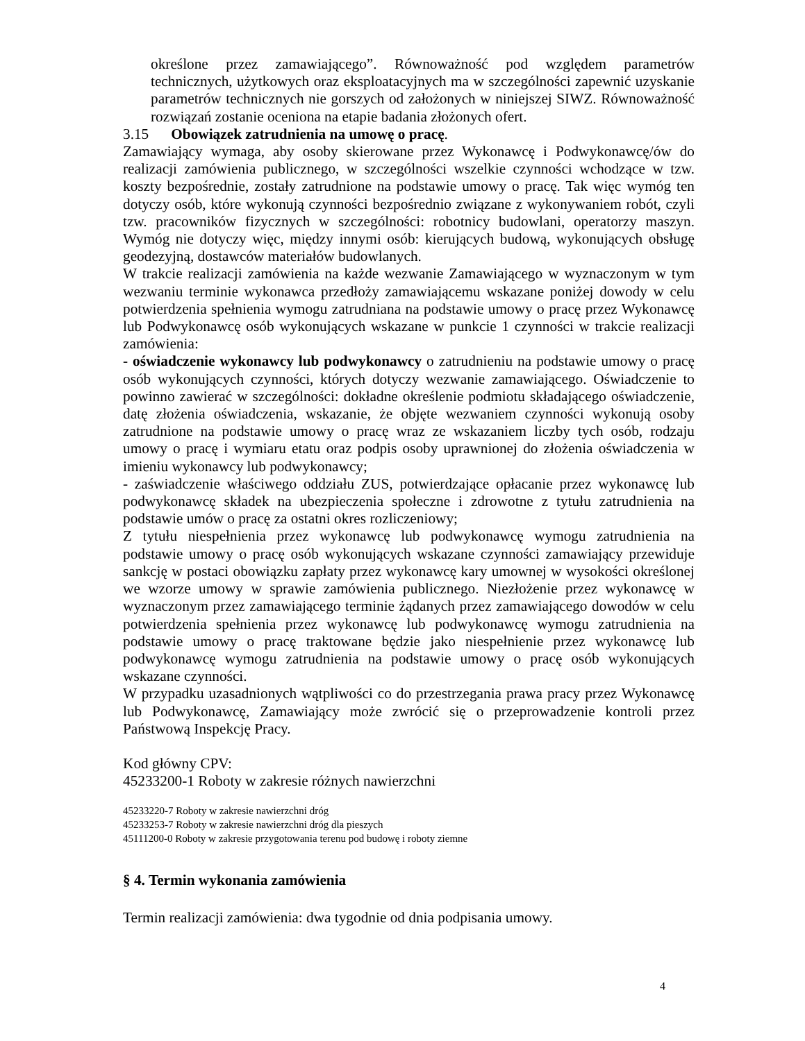określone przez zamawiającego”. Równoważność pod względem parametrów technicznych, użytkowych oraz eksploatacyjnych ma w szczególności zapewnić uzyskanie parametrów technicznych nie gorszych od założonych w niniejszej SIWZ. Równoważność rozwiązań zostanie oceniona na etapie badania złożonych ofert.
3.15 Obowiązek zatrudnienia na umowę o pracę.
Zamawiający wymaga, aby osoby skierowane przez Wykonawcę i Podwykonawcę/ów do realizacji zamówienia publicznego, w szczególności wszelkie czynności wchodzące w tzw. koszty bezpośrednie, zostały zatrudnione na podstawie umowy o pracę. Tak więc wymóg ten dotyczy osób, które wykonują czynności bezpośrednio związane z wykonywaniem robót, czyli tzw. pracowników fizycznych w szczególności: robotnicy budowlani, operatorzy maszyn. Wymóg nie dotyczy więc, między innymi osób: kierujących budową, wykonujących obsługę geodezyjną, dostawców materiałów budowlanych.
W trakcie realizacji zamówienia na każde wezwanie Zamawiającego w wyznaczonym w tym wezwaniu terminie wykonawca przedłoży zamawiającemu wskazane poniżej dowody w celu potwierdzenia spełnienia wymogu zatrudniana na podstawie umowy o pracę przez Wykonawcę lub Podwykonawcę osób wykonujących wskazane w punkcie 1 czynności w trakcie realizacji zamówienia:
- oświadczenie wykonawcy lub podwykonawcy o zatrudnieniu na podstawie umowy o pracę osób wykonujących czynności, których dotyczy wezwanie zamawiającego. Oświadczenie to powinno zawierać w szczególności: dokładne określenie podmiotu składającego oświadczenie, datę złożenia oświadczenia, wskazanie, że objęte wezwaniem czynności wykonują osoby zatrudnione na podstawie umowy o pracę wraz ze wskazaniem liczby tych osób, rodzaju umowy o pracę i wymiaru etatu oraz podpis osoby uprawnionej do złożenia oświadczenia w imieniu wykonawcy lub podwykonawcy;
- zaświadczenie właściwego oddziału ZUS, potwierdzające opłacanie przez wykonawcę lub podwykonawcę składek na ubezpieczenia społeczne i zdrowotne z tytułu zatrudnienia na podstawie umów o pracę za ostatni okres rozliczeniowy;
Z tytułu niespełnienia przez wykonawcę lub podwykonawcę wymogu zatrudnienia na podstawie umowy o pracę osób wykonujących wskazane czynności zamawiający przewiduje sankcję w postaci obowiązku zapłaty przez wykonawcę kary umownej w wysokości określonej we wzorze umowy w sprawie zamówienia publicznego. Niezłożenie przez wykonawcę w wyznaczonym przez zamawiającego terminie żądanych przez zamawiającego dowodów w celu potwierdzenia spełnienia przez wykonawcę lub podwykonawcę wymogu zatrudnienia na podstawie umowy o pracę traktowane będzie jako niespełnienie przez wykonawcę lub podwykonawcę wymogu zatrudnienia na podstawie umowy o pracę osób wykonujących wskazane czynności.
W przypadku uzasadnionych wątpliwości co do przestrzegania prawa pracy przez Wykonawcę lub Podwykonawcę, Zamawiający może zwrócić się o przeprowadzenie kontroli przez Państwową Inspekcję Pracy.
Kod główny CPV:
45233200-1 Roboty w zakresie różnych nawierzchni
45233220-7 Roboty w zakresie nawierzchni dróg
45233253-7 Roboty w zakresie nawierzchni dróg dla pieszych
45111200-0 Roboty w zakresie przygotowania terenu pod budowę i roboty ziemne
§ 4. Termin wykonania zamówienia
Termin realizacji zamówienia: dwa tygodnie od dnia podpisania umowy.
4